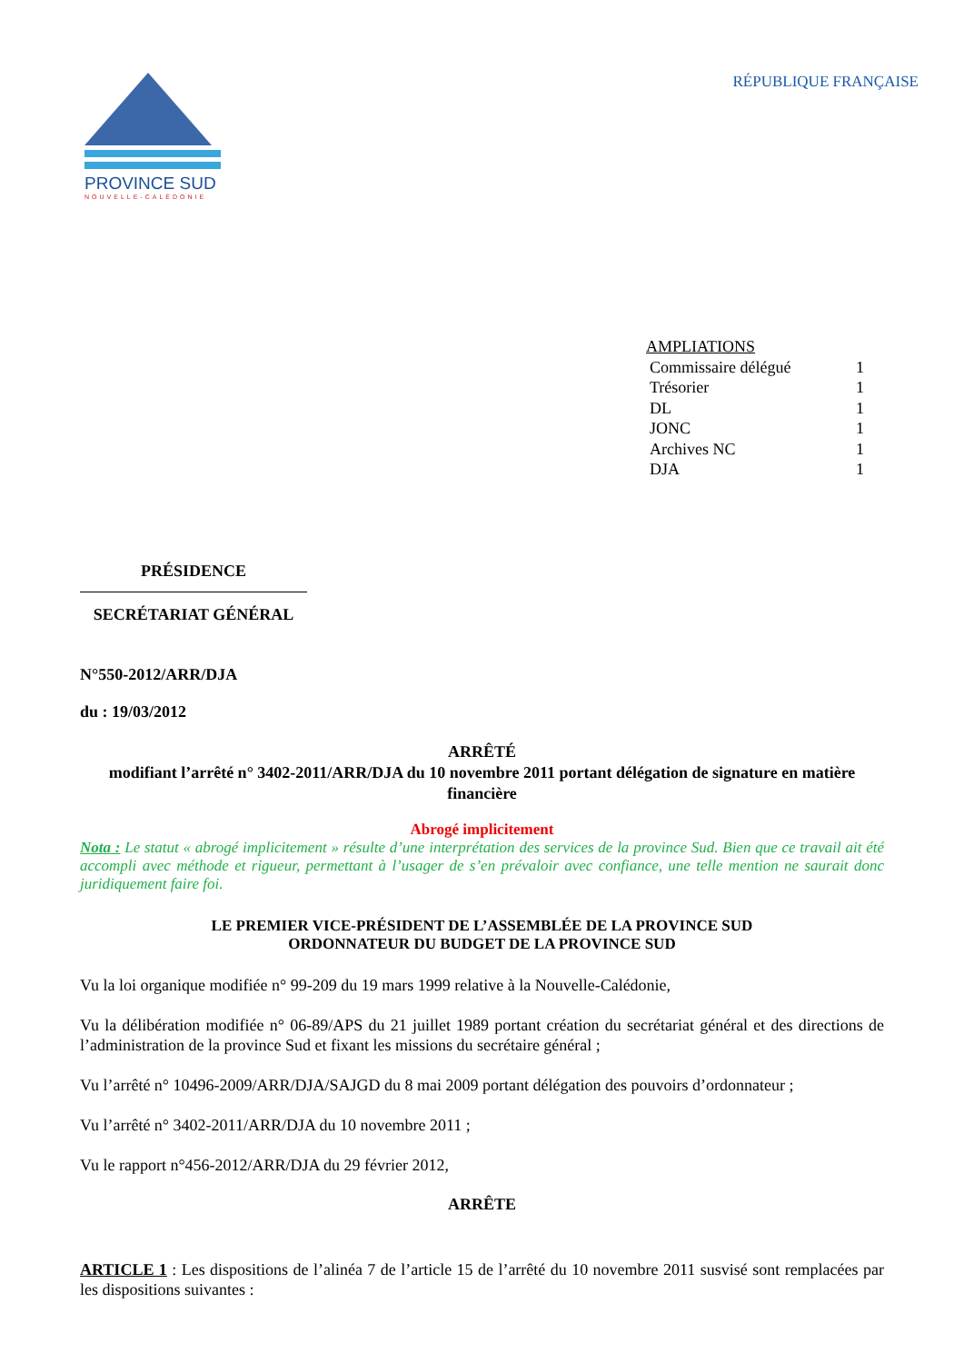PROVINCE SUD
NOUVELLE-CALÉDONIE
RÉPUBLIQUE FRANÇAISE
AMPLIATIONS
Commissaire délégué 1
Trésorier 1
DL 1
JONC 1
Archives NC 1
DJA 1
PRÉSIDENCE
SECRÉTARIAT GÉNÉRAL
N°550-2012/ARR/DJA
du : 19/03/2012
ARRÊTÉ
modifiant l’arrêté n° 3402-2011/ARR/DJA du 10 novembre 2011 portant délégation de signature en matière financière
Abrogé implicitement
Nota : Le statut « abrogé implicitement » résulte d’une interprétation des services de la province Sud. Bien que ce travail ait été accompli avec méthode et rigueur, permettant à l’usager de s’en prévaloir avec confiance, une telle mention ne saurait donc juridiquement faire foi.
LE PREMIER VICE-PRÉSIDENT DE L’ASSEMBLÉE DE LA PROVINCE SUD
ORDONNATEUR DU BUDGET DE LA PROVINCE SUD
Vu la loi organique modifiée n° 99-209 du 19 mars 1999 relative à la Nouvelle-Calédonie,
Vu la délibération modifiée n° 06-89/APS du 21 juillet 1989 portant création du secrétariat général et des directions de l’administration de la province Sud et fixant les missions du secrétaire général ;
Vu l’arrêté n° 10496-2009/ARR/DJA/SAJGD du 8 mai 2009 portant délégation des pouvoirs d’ordonnateur ;
Vu l’arrêté n° 3402-2011/ARR/DJA du 10 novembre 2011 ;
Vu le rapport n°456-2012/ARR/DJA du 29 février 2012,
ARRÊTE
ARTICLE 1 : Les dispositions de l’alinéa 7 de l’article 15 de l’arrêté du 10 novembre 2011 susvisé sont remplacées par les dispositions suivantes :